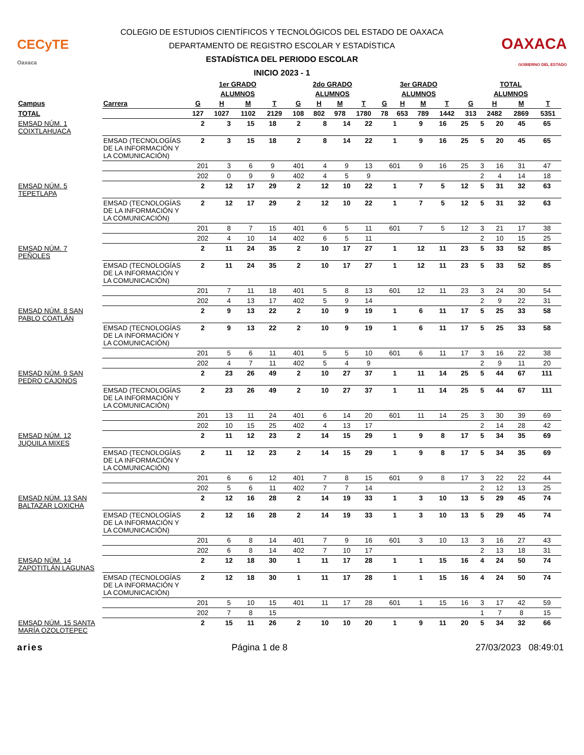CECyTE
Oaxaca
COLEGIO DE ESTUDIOS CIENTÍFICOS Y TECNOLÓGICOS DEL ESTADO DE OAXACA
DEPARTAMENTO DE REGISTRO ESCOLAR Y ESTADÍSTICA
ESTADÍSTICA DEL PERIODO ESCOLAR
INICIO 2023 - 1
OAXACA
GOBIERNO DEL ESTADO
| | | 1er GRADO | | | | 2do GRADO | | | | 3er GRADO | | | | TOTAL | | | |
| --- | --- | --- | --- | --- | --- | --- | --- | --- | --- | --- | --- | --- | --- | --- | --- | --- | --- |
| | | ALUMNOS | | | | ALUMNOS | | | | ALUMNOS | | | | ALUMNOS | | | |
| Campus | Carrera | G | H | M | T | G | H | M | T | G | H | M | T | G | H | M | T |
| TOTAL | | 127 | 1027 | 1102 | 2129 | 108 | 802 | 978 | 1780 | 78 | 653 | 789 | 1442 | 313 | 2482 | 2869 | 5351 |
| EMSAD NÚM. 1 COIXTLAHUACA | | 2 | 3 | 15 | 18 | 2 | 8 | 14 | 22 | 1 | 9 | 16 | 25 | 5 | 20 | 45 | 65 |
| | EMSAD (TECNOLOGÍAS DE LA INFORMACIÓN Y LA COMUNICACIÓN) | 2 | 3 | 15 | 18 | 2 | 8 | 14 | 22 | 1 | 9 | 16 | 25 | 5 | 20 | 45 | 65 |
| | | 201 | 3 | 6 | 9 | 401 | 4 | 9 | 13 | 601 | 9 | 16 | 25 | 3 | 16 | 31 | 47 |
| | | 202 | 0 | 9 | 9 | 402 | 4 | 5 | 9 | | | | | 2 | 4 | 14 | 18 |
| EMSAD NÚM. 5 TEPETLAPA | | 2 | 12 | 17 | 29 | 2 | 12 | 10 | 22 | 1 | 7 | 5 | 12 | 5 | 31 | 32 | 63 |
| | EMSAD (TECNOLOGÍAS DE LA INFORMACIÓN Y LA COMUNICACIÓN) | 2 | 12 | 17 | 29 | 2 | 12 | 10 | 22 | 1 | 7 | 5 | 12 | 5 | 31 | 32 | 63 |
| | | 201 | 8 | 7 | 15 | 401 | 6 | 5 | 11 | 601 | 7 | 5 | 12 | 3 | 21 | 17 | 38 |
| | | 202 | 4 | 10 | 14 | 402 | 6 | 5 | 11 | | | | | 2 | 10 | 15 | 25 |
| EMSAD NÚM. 7 PEÑOLES | | 2 | 11 | 24 | 35 | 2 | 10 | 17 | 27 | 1 | 12 | 11 | 23 | 5 | 33 | 52 | 85 |
| | EMSAD (TECNOLOGÍAS DE LA INFORMACIÓN Y LA COMUNICACIÓN) | 2 | 11 | 24 | 35 | 2 | 10 | 17 | 27 | 1 | 12 | 11 | 23 | 5 | 33 | 52 | 85 |
| | | 201 | 7 | 11 | 18 | 401 | 5 | 8 | 13 | 601 | 12 | 11 | 23 | 3 | 24 | 30 | 54 |
| | | 202 | 4 | 13 | 17 | 402 | 5 | 9 | 14 | | | | | 2 | 9 | 22 | 31 |
| EMSAD NÚM. 8 SAN PABLO COATLÁN | | 2 | 9 | 13 | 22 | 2 | 10 | 9 | 19 | 1 | 6 | 11 | 17 | 5 | 25 | 33 | 58 |
| | EMSAD (TECNOLOGÍAS DE LA INFORMACIÓN Y LA COMUNICACIÓN) | 2 | 9 | 13 | 22 | 2 | 10 | 9 | 19 | 1 | 6 | 11 | 17 | 5 | 25 | 33 | 58 |
| | | 201 | 5 | 6 | 11 | 401 | 5 | 5 | 10 | 601 | 6 | 11 | 17 | 3 | 16 | 22 | 38 |
| | | 202 | 4 | 7 | 11 | 402 | 5 | 4 | 9 | | | | | 2 | 9 | 11 | 20 |
| EMSAD NÚM. 9 SAN PEDRO CAJONOS | | 2 | 23 | 26 | 49 | 2 | 10 | 27 | 37 | 1 | 11 | 14 | 25 | 5 | 44 | 67 | 111 |
| | EMSAD (TECNOLOGÍAS DE LA INFORMACIÓN Y LA COMUNICACIÓN) | 2 | 23 | 26 | 49 | 2 | 10 | 27 | 37 | 1 | 11 | 14 | 25 | 5 | 44 | 67 | 111 |
| | | 201 | 13 | 11 | 24 | 401 | 6 | 14 | 20 | 601 | 11 | 14 | 25 | 3 | 30 | 39 | 69 |
| | | 202 | 10 | 15 | 25 | 402 | 4 | 13 | 17 | | | | | 2 | 14 | 28 | 42 |
| EMSAD NÚM. 12 JUQUILA MIXES | | 2 | 11 | 12 | 23 | 2 | 14 | 15 | 29 | 1 | 9 | 8 | 17 | 5 | 34 | 35 | 69 |
| | EMSAD (TECNOLOGÍAS DE LA INFORMACIÓN Y LA COMUNICACIÓN) | 2 | 11 | 12 | 23 | 2 | 14 | 15 | 29 | 1 | 9 | 8 | 17 | 5 | 34 | 35 | 69 |
| | | 201 | 6 | 6 | 12 | 401 | 7 | 8 | 15 | 601 | 9 | 8 | 17 | 3 | 22 | 22 | 44 |
| | | 202 | 5 | 6 | 11 | 402 | 7 | 7 | 14 | | | | | 2 | 12 | 13 | 25 |
| EMSAD NÚM. 13 SAN BALTAZAR LOXICHA | | 2 | 12 | 16 | 28 | 2 | 14 | 19 | 33 | 1 | 3 | 10 | 13 | 5 | 29 | 45 | 74 |
| | EMSAD (TECNOLOGÍAS DE LA INFORMACIÓN Y LA COMUNICACIÓN) | 2 | 12 | 16 | 28 | 2 | 14 | 19 | 33 | 1 | 3 | 10 | 13 | 5 | 29 | 45 | 74 |
| | | 201 | 6 | 8 | 14 | 401 | 7 | 9 | 16 | 601 | 3 | 10 | 13 | 3 | 16 | 27 | 43 |
| | | 202 | 6 | 8 | 14 | 402 | 7 | 10 | 17 | | | | | 2 | 13 | 18 | 31 |
| EMSAD NÚM. 14 ZAPOTITLÁN LAGUNAS | | 2 | 12 | 18 | 30 | 1 | 11 | 17 | 28 | 1 | 1 | 15 | 16 | 4 | 24 | 50 | 74 |
| | EMSAD (TECNOLOGÍAS DE LA INFORMACIÓN Y LA COMUNICACIÓN) | 2 | 12 | 18 | 30 | 1 | 11 | 17 | 28 | 1 | 1 | 15 | 16 | 4 | 24 | 50 | 74 |
| | | 201 | 5 | 10 | 15 | 401 | 11 | 17 | 28 | 601 | 1 | 15 | 16 | 3 | 17 | 42 | 59 |
| | | 202 | 7 | 8 | 15 | | | | | | | | | 1 | 7 | 8 | 15 |
| EMSAD NÚM. 15 SANTA MARÍA OZOLOTEPEC | | 2 | 15 | 11 | 26 | 2 | 10 | 10 | 20 | 1 | 9 | 11 | 20 | 5 | 34 | 32 | 66 |
aries Página 1 de 8 27/03/2023 08:49:01